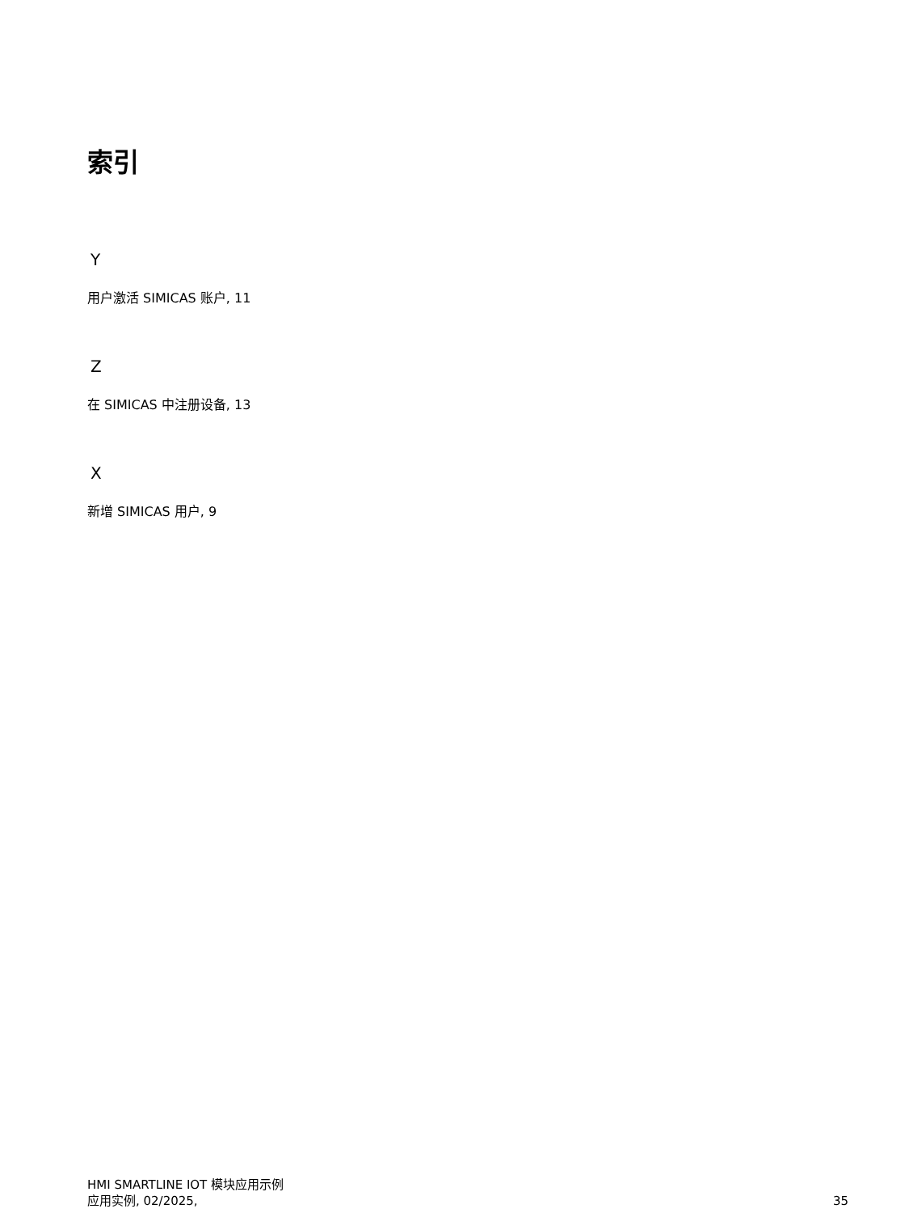索引
Y
用户激活 SIMICAS 账户, 11
Z
在 SIMICAS 中注册设备, 13
X
新增 SIMICAS 用户, 9
HMI SMARTLINE IOT 模块应用示例
应用实例, 02/2025,
35